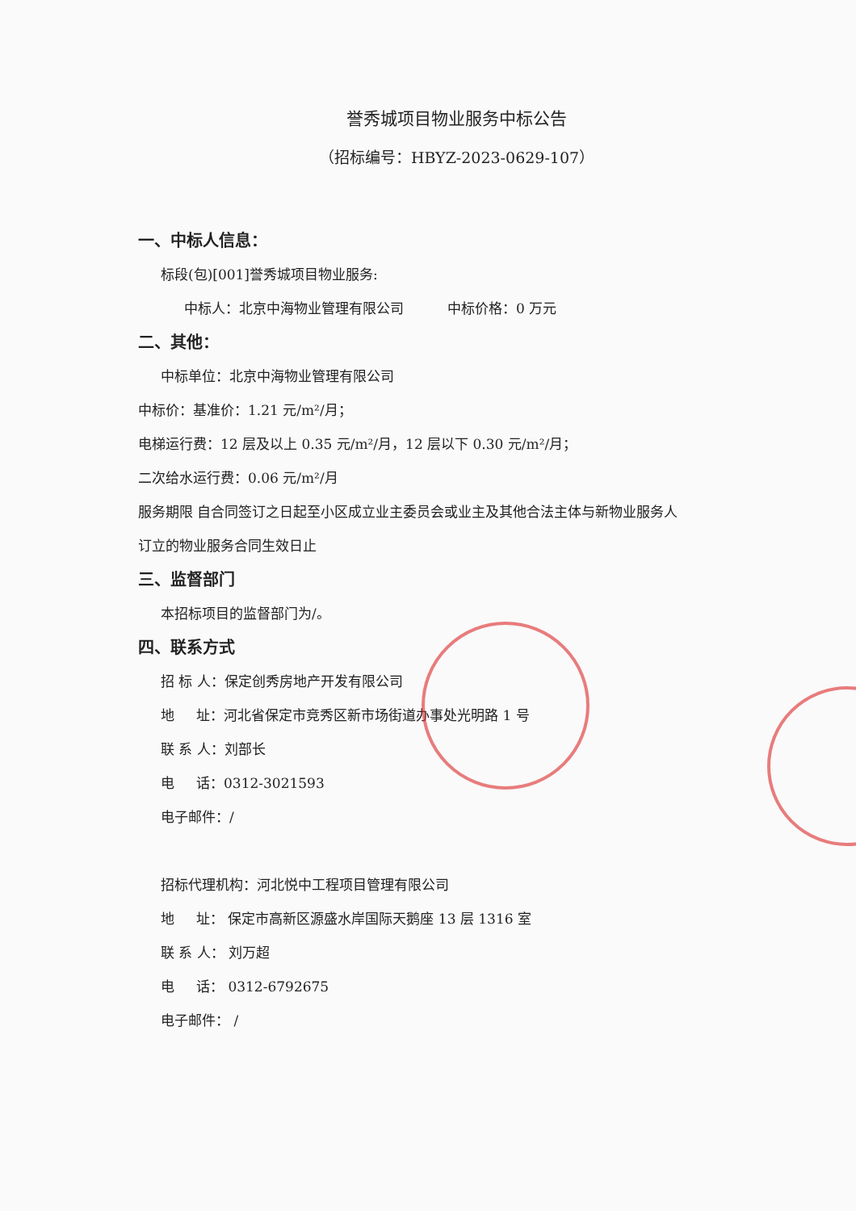誉秀城项目物业服务中标公告
（招标编号：HBYZ-2023-0629-107）
一、中标人信息：
标段(包)[001]誉秀城项目物业服务:
中标人：北京中海物业管理有限公司 中标价格：0 万元
二、其他：
中标单位：北京中海物业管理有限公司
中标价：基准价：1.21 元/m²/月；
电梯运行费：12 层及以上 0.35 元/m²/月，12 层以下 0.30 元/m²/月；
二次给水运行费：0.06 元/m²/月
服务期限 自合同签订之日起至小区成立业主委员会或业主及其他合法主体与新物业服务人
订立的物业服务合同生效日止
三、监督部门
本招标项目的监督部门为/。
四、联系方式
招 标 人：保定创秀房地产开发有限公司
地 址：河北省保定市竞秀区新市场街道办事处光明路 1 号
联 系 人：刘部长
电 话：0312-3021593
电子邮件：/
招标代理机构：河北悦中工程项目管理有限公司
地 址： 保定市高新区源盛水岸国际天鹅座 13 层 1316 室
联 系 人： 刘万超
电 话： 0312-6792675
电子邮件： /